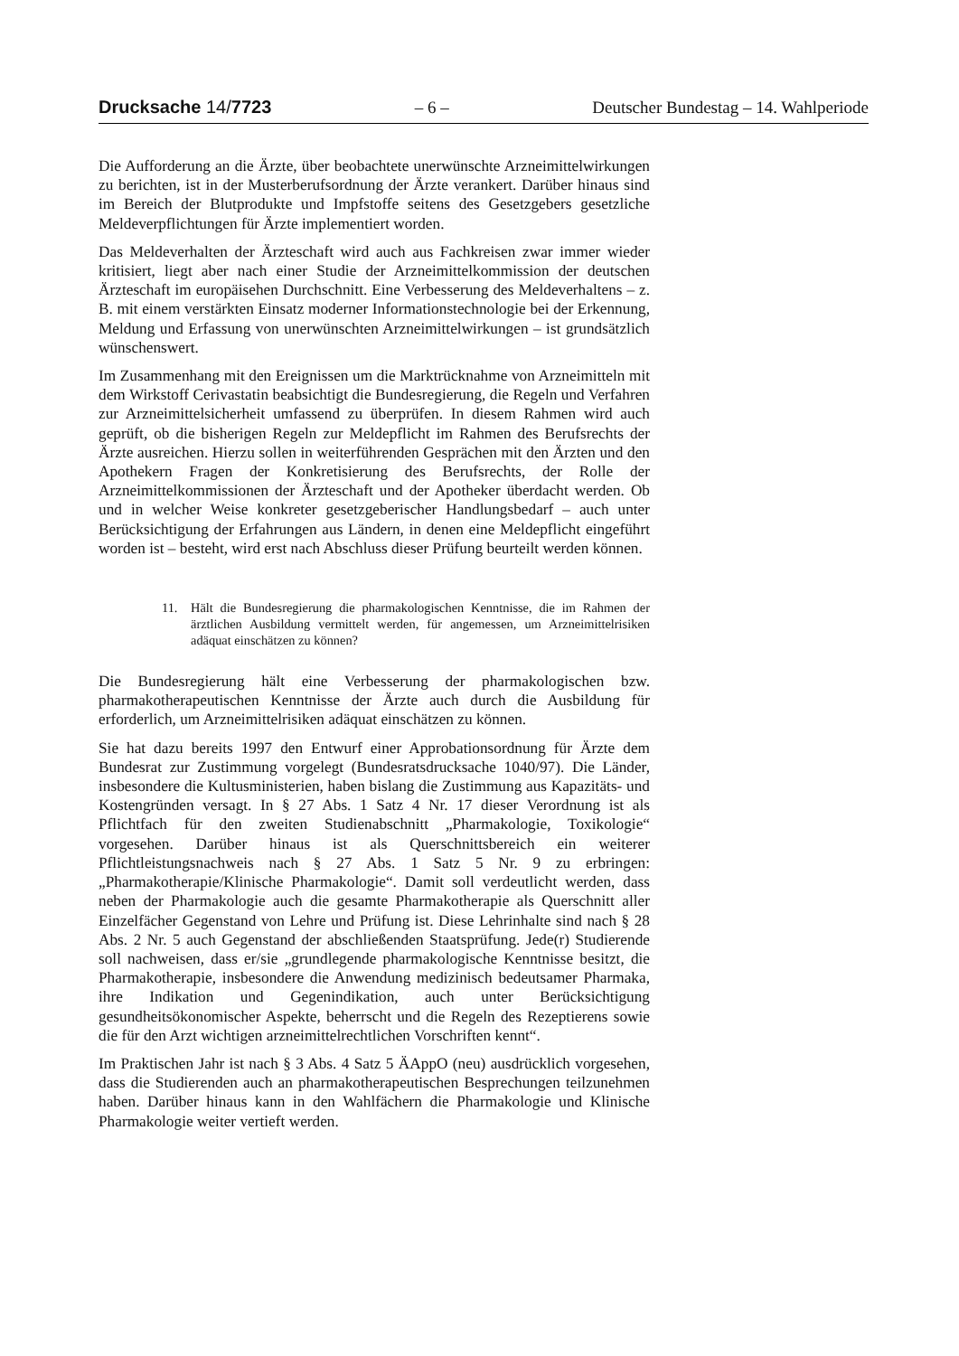Drucksache 14/7723 – 6 – Deutscher Bundestag – 14. Wahlperiode
Die Aufforderung an die Ärzte, über beobachtete unerwünschte Arzneimittelwirkungen zu berichten, ist in der Musterberufsordnung der Ärzte verankert. Darüber hinaus sind im Bereich der Blutprodukte und Impfstoffe seitens des Gesetzgebers gesetzliche Meldeverpflichtungen für Ärzte implementiert worden.
Das Meldeverhalten der Ärzteschaft wird auch aus Fachkreisen zwar immer wieder kritisiert, liegt aber nach einer Studie der Arzneimittelkommission der deutschen Ärzteschaft im europäisehen Durchschnitt. Eine Verbesserung des Meldeverhaltens – z. B. mit einem verstärkten Einsatz moderner Informationstechnologie bei der Erkennung, Meldung und Erfassung von unerwünschten Arzneimittelwirkungen – ist grundsätzlich wünschenswert.
Im Zusammenhang mit den Ereignissen um die Marktrücknahme von Arzneimitteln mit dem Wirkstoff Cerivastatin beabsichtigt die Bundesregierung, die Regeln und Verfahren zur Arzneimittelsicherheit umfassend zu überprüfen. In diesem Rahmen wird auch geprüft, ob die bisherigen Regeln zur Meldepflicht im Rahmen des Berufsrechts der Ärzte ausreichen. Hierzu sollen in weiterführenden Gesprächen mit den Ärzten und den Apothekern Fragen der Konkretisierung des Berufsrechts, der Rolle der Arzneimittelkommissionen der Ärzteschaft und der Apotheker überdacht werden. Ob und in welcher Weise konkreter gesetzgeberischer Handlungsbedarf – auch unter Berücksichtigung der Erfahrungen aus Ländern, in denen eine Meldepflicht eingeführt worden ist – besteht, wird erst nach Abschluss dieser Prüfung beurteilt werden können.
11. Hält die Bundesregierung die pharmakologischen Kenntnisse, die im Rahmen der ärztlichen Ausbildung vermittelt werden, für angemessen, um Arzneimittelrisiken adäquat einschätzen zu können?
Die Bundesregierung hält eine Verbesserung der pharmakologischen bzw. pharmakotherapeutischen Kenntnisse der Ärzte auch durch die Ausbildung für erforderlich, um Arzneimittelrisiken adäquat einschätzen zu können.
Sie hat dazu bereits 1997 den Entwurf einer Approbationsordnung für Ärzte dem Bundesrat zur Zustimmung vorgelegt (Bundesratsdrucksache 1040/97). Die Länder, insbesondere die Kultusministerien, haben bislang die Zustimmung aus Kapazitäts- und Kostengründen versagt. In § 27 Abs. 1 Satz 4 Nr. 17 dieser Verordnung ist als Pflichtfach für den zweiten Studienabschnitt „Pharmakologie, Toxikologie“ vorgesehen. Darüber hinaus ist als Querschnittsbereich ein weiterer Pflichtleistungsnachweis nach § 27 Abs. 1 Satz 5 Nr. 9 zu erbringen: „Pharmakotherapie/Klinische Pharmakologie“. Damit soll verdeutlicht werden, dass neben der Pharmakologie auch die gesamte Pharmakotherapie als Querschnitt aller Einzelfächer Gegenstand von Lehre und Prüfung ist. Diese Lehrinhalte sind nach § 28 Abs. 2 Nr. 5 auch Gegenstand der abschließenden Staatsprüfung. Jede(r) Studierende soll nachweisen, dass er/sie „grundlegende pharmakologische Kenntnisse besitzt, die Pharmakotherapie, insbesondere die Anwendung medizinisch bedeutsamer Pharmaka, ihre Indikation und Gegenindikation, auch unter Berücksichtigung gesundheitsökonomischer Aspekte, beherrscht und die Regeln des Rezeptierens sowie die für den Arzt wichtigen arzneimittelrechtlichen Vorschriften kennt“.
Im Praktischen Jahr ist nach § 3 Abs. 4 Satz 5 ÄAppO (neu) ausdrücklich vorgesehen, dass die Studierenden auch an pharmakotherapeutischen Besprechungen teilzunehmen haben. Darüber hinaus kann in den Wahlfächern die Pharmakologie und Klinische Pharmakologie weiter vertieft werden.